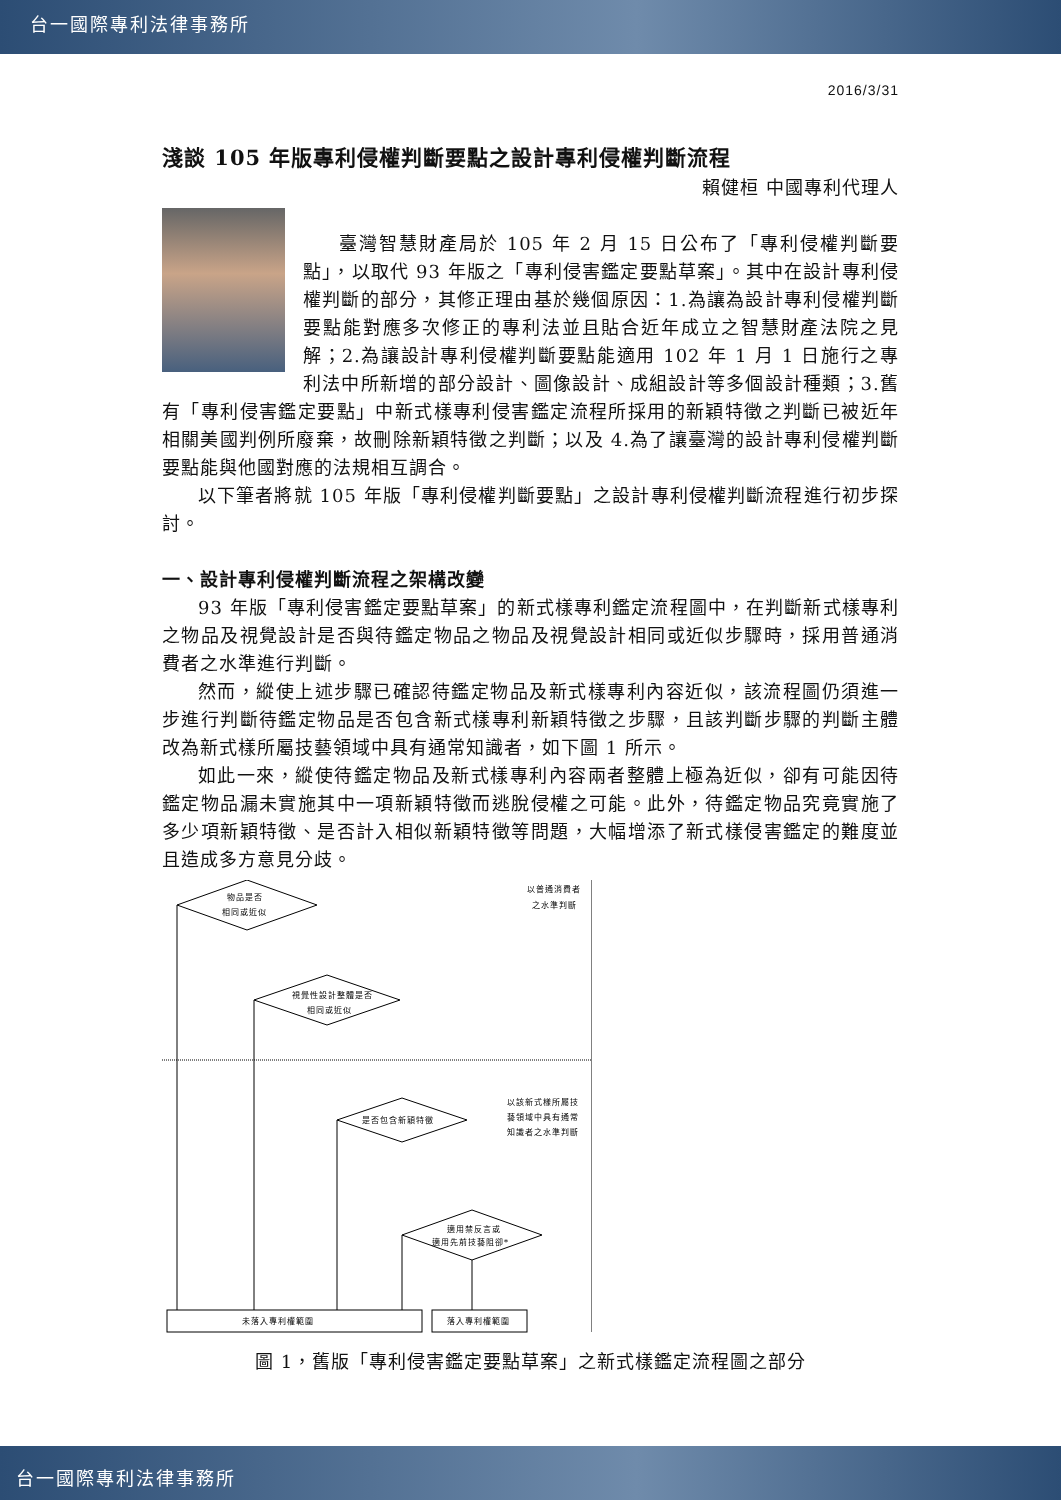台一國際專利法律事務所
2016/3/31
淺談 105 年版專利侵權判斷要點之設計專利侵權判斷流程
賴健桓 中國專利代理人
臺灣智慧財產局於 105 年 2 月 15 日公布了「專利侵權判斷要點」，以取代 93 年版之「專利侵害鑑定要點草案」。其中在設計專利侵權判斷的部分，其修正理由基於幾個原因：1.為讓為設計專利侵權判斷要點能對應多次修正的專利法並且貼合近年成立之智慧財產法院之見解；2.為讓設計專利侵權判斷要點能適用 102 年 1 月 1 日施行之專利法中所新增的部分設計、圖像設計、成組設計等多個設計種類；3.舊有「專利侵害鑑定要點」中新式樣專利侵害鑑定流程所採用的新穎特徵之判斷已被近年相關美國判例所廢棄，故刪除新穎特徵之判斷；以及 4.為了讓臺灣的設計專利侵權判斷要點能與他國對應的法規相互調合。
以下筆者將就 105 年版「專利侵權判斷要點」之設計專利侵權判斷流程進行初步探討。
一、設計專利侵權判斷流程之架構改變
93 年版「專利侵害鑑定要點草案」的新式樣專利鑑定流程圖中，在判斷新式樣專利之物品及視覺設計是否與待鑑定物品之物品及視覺設計相同或近似步驟時，採用普通消費者之水準進行判斷。
然而，縱使上述步驟已確認待鑑定物品及新式樣專利內容近似，該流程圖仍須進一步進行判斷待鑑定物品是否包含新式樣專利新穎特徵之步驟，且該判斷步驟的判斷主體改為新式樣所屬技藝領域中具有通常知識者，如下圖 1 所示。
如此一來，縱使待鑑定物品及新式樣專利內容兩者整體上極為近似，卻有可能因待鑑定物品漏未實施其中一項新穎特徵而逃脫侵權之可能。此外，待鑑定物品究竟實施了多少項新穎特徵、是否計入相似新穎特徵等問題，大幅增添了新式樣侵害鑑定的難度並且造成多方意見分歧。
物品是否
相同或近似
視覺性設計整體是否
相同或近似
是否包含新穎特徵
適用禁反言或
適用先前技藝阻卻*
未落入專利權範圍
落入專利權範圍
以普通消費者
之水準判斷
以該新式樣所屬技
藝領域中具有通常
知識者之水準判斷
圖 1，舊版「專利侵害鑑定要點草案」之新式樣鑑定流程圖之部分
台一國際專利法律事務所